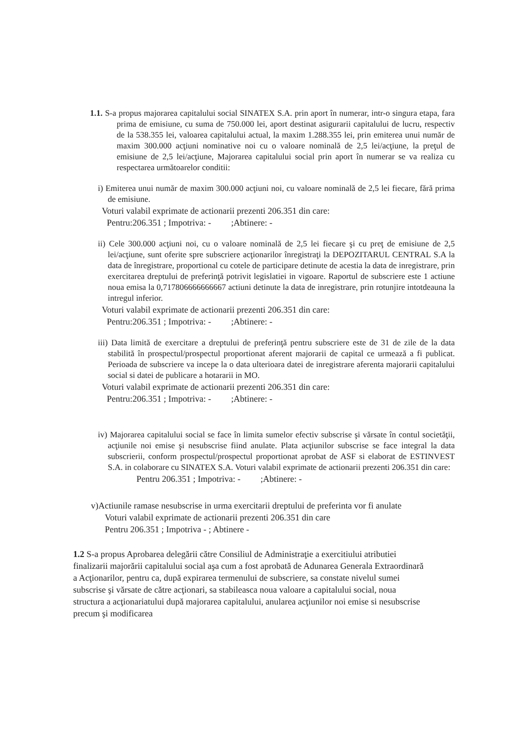1.1. S-a propus majorarea capitalului social SINATEX S.A. prin aport în numerar, intr-o singura etapa, fara prima de emisiune, cu suma de 750.000 lei, aport destinat asigurarii capitalului de lucru, respectiv de la 538.355 lei, valoarea capitalului actual, la maxim 1.288.355 lei, prin emiterea unui număr de maxim 300.000 acţiuni nominative noi cu o valoare nominală de 2,5 lei/acţiune, la preţul de emisiune de 2,5 lei/acţiune, Majorarea capitalului social prin aport în numerar se va realiza cu respectarea următoarelor conditii:
i) Emiterea unui număr de maxim 300.000 acţiuni noi, cu valoare nominală de 2,5 lei fiecare, fără prima de emisiune.
Voturi valabil exprimate de actionarii prezenti 206.351 din care:
Pentru:206.351 ; Impotriva: - ;Abtinere: -
ii) Cele 300.000 acţiuni noi, cu o valoare nominală de 2,5 lei fiecare şi cu preţ de emisiune de 2,5 lei/acţiune, sunt oferite spre subscriere acţionarilor înregistraţi la DEPOZITARUL CENTRAL S.A la data de înregistrare, proportional cu cotele de participare detinute de acestia la data de inregistrare, prin exercitarea dreptului de preferinţă potrivit legislatiei in vigoare. Raportul de subscriere este 1 actiune noua emisa la 0,717806666666667 actiuni detinute la data de inregistrare, prin rotunjire intotdeauna la intregul inferior.
Voturi valabil exprimate de actionarii prezenti 206.351 din care:
Pentru:206.351 ; Impotriva: - ;Abtinere: -
iii) Data limită de exercitare a dreptului de preferinţă pentru subscriere este de 31 de zile de la data stabilită în prospectul/prospectul proportionat aferent majorarii de capital ce urmează a fi publicat. Perioada de subscriere va incepe la o data ulterioara datei de inregistrare aferenta majorarii capitalului social si datei de publicare a hotararii in MO.
Voturi valabil exprimate de actionarii prezenti 206.351 din care:
Pentru:206.351 ; Impotriva: - ;Abtinere: -
iv) Majorarea capitalului social se face în limita sumelor efectiv subscrise şi vărsate în contul societăţii, acţiunile noi emise şi nesubscrise fiind anulate. Plata acţiunilor subscrise se face integral la data subscrierii, conform prospectul/prospectul proportionat aprobat de ASF si elaborat de ESTINVEST S.A. in colaborare cu SINATEX S.A. Voturi valabil exprimate de actionarii prezenti 206.351 din care:
Pentru 206.351 ; Impotriva: - ;Abtinere: -
v)Actiunile ramase nesubscrise in urma exercitarii dreptului de preferinta vor fi anulate
Voturi valabil exprimate de actionarii prezenti 206.351 din care
Pentru 206.351 ; Impotriva - ; Abtinere -
1.2 S-a propus Aprobarea delegării către Consiliul de Administraţie a exercitiului atributiei finalizarii majorării capitalului social aşa cum a fost aprobată de Adunarea Generala Extraordinară a Acţionarilor, pentru ca, după expirarea termenului de subscriere, sa constate nivelul sumei subscrise şi vărsate de către acţionari, sa stabileasca noua valoare a capitalului social, noua structura a acţionariatului după majorarea capitalului, anularea acţiunilor noi emise si nesubscrise precum şi modificarea